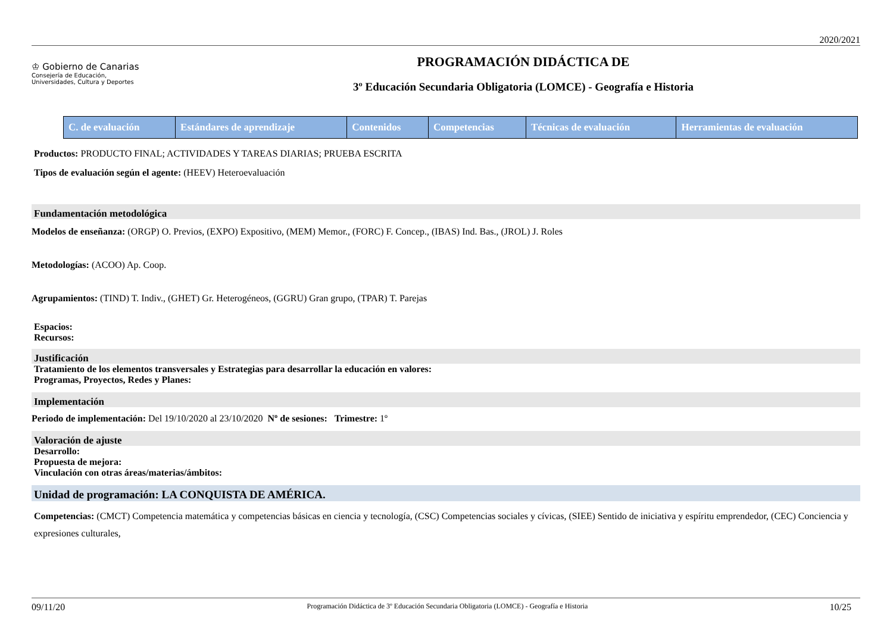2020/2021
♔ Gobierno de Canarias
Consejería de Educación,
Universidades, Cultura y Deportes
PROGRAMACIÓN DIDÁCTICA DE
3º Educación Secundaria Obligatoria (LOMCE) - Geografía e Historia
| C. de evaluación | Estándares de aprendizaje | Contenidos | Competencias | Técnicas de evaluación | Herramientas de evaluación |
| --- | --- | --- | --- | --- | --- |
Productos: PRODUCTO FINAL; ACTIVIDADES Y TAREAS DIARIAS; PRUEBA ESCRITA
Tipos de evaluación según el agente: (HEEV) Heteroevaluación
Fundamentación metodológica
Modelos de enseñanza: (ORGP) O. Previos, (EXPO) Expositivo, (MEM) Memor., (FORC) F. Concep., (IBAS) Ind. Bas., (JROL) J. Roles
Metodologías: (ACOO) Ap. Coop.
Agrupamientos: (TIND) T. Indiv., (GHET) Gr. Heterogéneos, (GGRU) Gran grupo, (TPAR) T. Parejas
Espacios:
Recursos:
Justificación
Tratamiento de los elementos transversales y Estrategias para desarrollar la educación en valores:
Programas, Proyectos, Redes y Planes:
Implementación
Periodo de implementación: Del 19/10/2020 al 23/10/2020 Nº de sesiones: Trimestre: 1º
Valoración de ajuste
Desarrollo:
Propuesta de mejora:
Vinculación con otras áreas/materias/ámbitos:
Unidad de programación: LA CONQUISTA DE AMÉRICA.
Competencias: (CMCT) Competencia matemática y competencias básicas en ciencia y tecnología, (CSC) Competencias sociales y cívicas, (SIEE) Sentido de iniciativa y espíritu emprendedor, (CEC) Conciencia y expresiones culturales,
09/11/20 Programación Didáctica de 3º Educación Secundaria Obligatoria (LOMCE) - Geografía e Historia 10/25